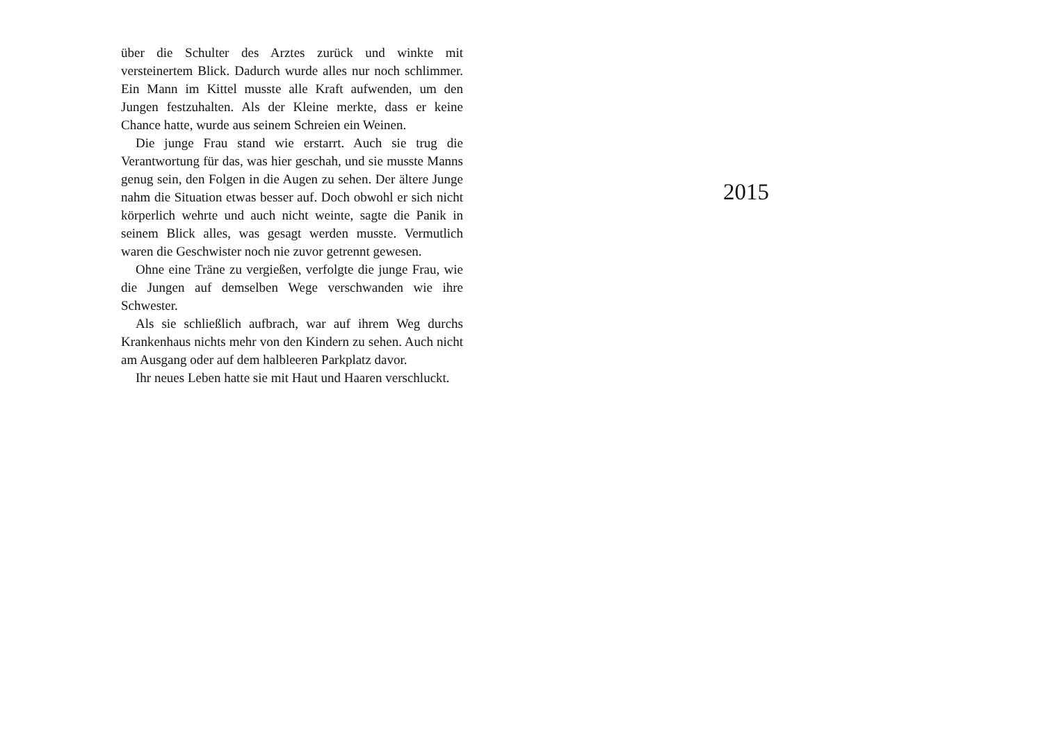über die Schulter des Arztes zurück und winkte mit versteinertem Blick. Dadurch wurde alles nur noch schlimmer. Ein Mann im Kittel musste alle Kraft aufwenden, um den Jungen festzuhalten. Als der Kleine merkte, dass er keine Chance hatte, wurde aus seinem Schreien ein Weinen.
Die junge Frau stand wie erstarrt. Auch sie trug die Verantwortung für das, was hier geschah, und sie musste Manns genug sein, den Folgen in die Augen zu sehen. Der ältere Junge nahm die Situation etwas besser auf. Doch obwohl er sich nicht körperlich wehrte und auch nicht weinte, sagte die Panik in seinem Blick alles, was gesagt werden musste. Vermutlich waren die Geschwister noch nie zuvor getrennt gewesen.
Ohne eine Träne zu vergießen, verfolgte die junge Frau, wie die Jungen auf demselben Wege verschwanden wie ihre Schwester.
Als sie schließlich aufbrach, war auf ihrem Weg durchs Krankenhaus nichts mehr von den Kindern zu sehen. Auch nicht am Ausgang oder auf dem halbleeren Parkplatz davor.
Ihr neues Leben hatte sie mit Haut und Haaren verschluckt.
2015